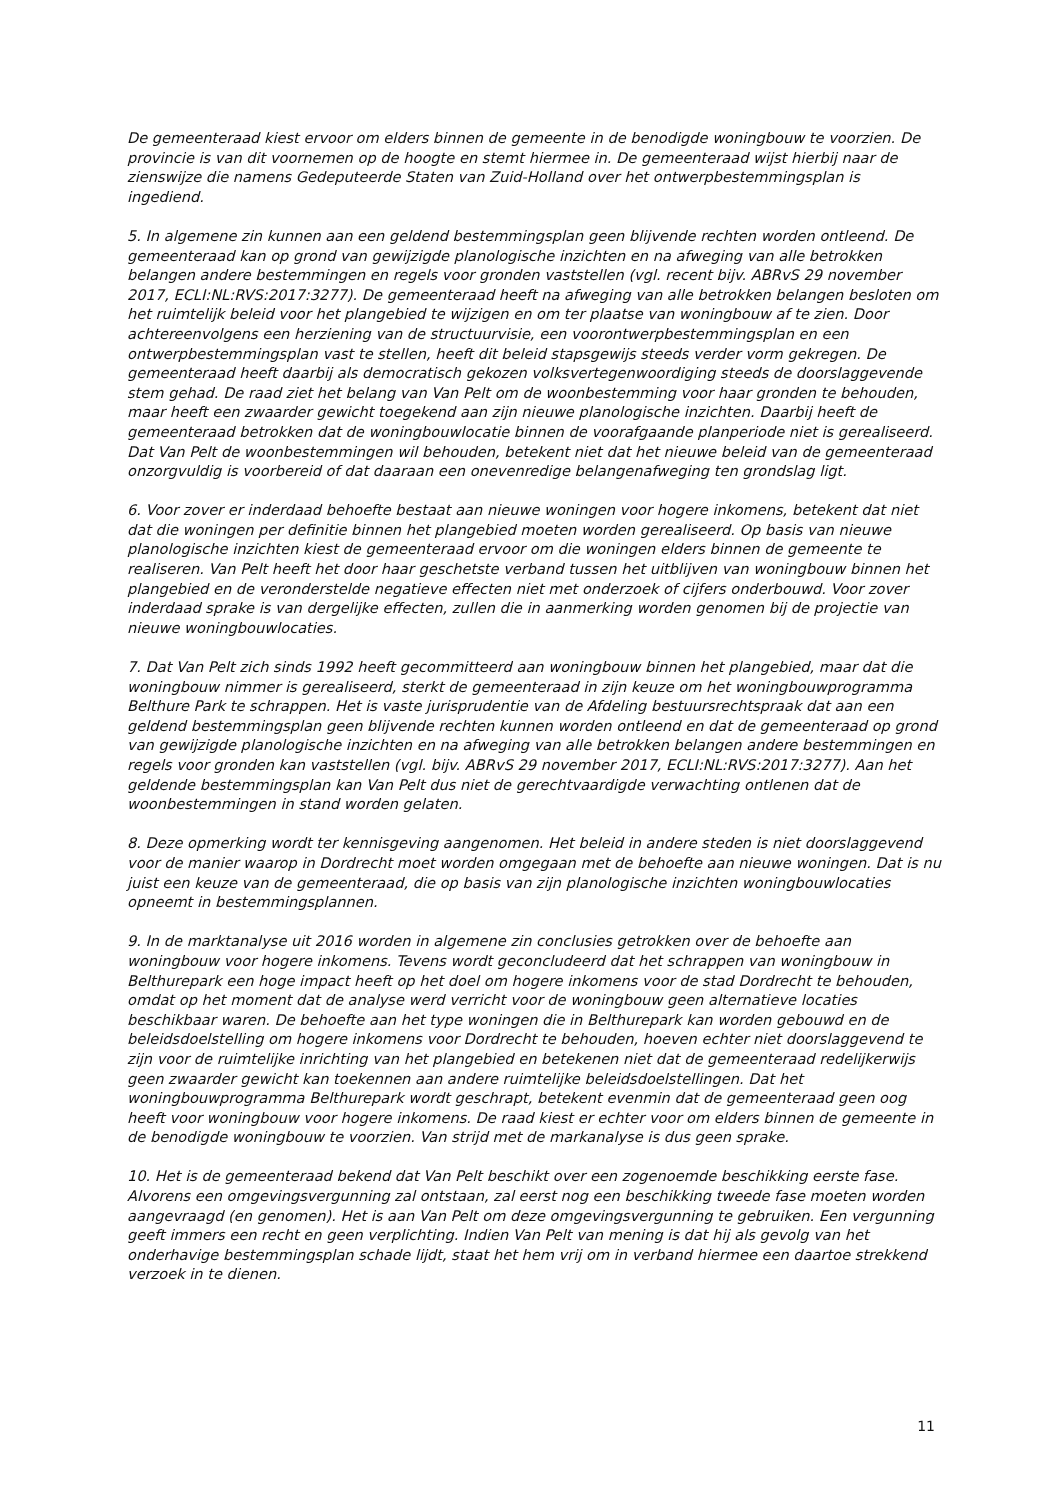De gemeenteraad kiest ervoor om elders binnen de gemeente in de benodigde woningbouw te voorzien. De provincie is van dit voornemen op de hoogte en stemt hiermee in. De gemeenteraad wijst hierbij naar de zienswijze die namens Gedeputeerde Staten van Zuid-Holland over het ontwerpbestemmingsplan is ingediend.
5. In algemene zin kunnen aan een geldend bestemmingsplan geen blijvende rechten worden ontleend. De gemeenteraad kan op grond van gewijzigde planologische inzichten en na afweging van alle betrokken belangen andere bestemmingen en regels voor gronden vaststellen (vgl. recent bijv. ABRvS 29 november 2017, ECLI:NL:RVS:2017:3277). De gemeenteraad heeft na afweging van alle betrokken belangen besloten om het ruimtelijk beleid voor het plangebied te wijzigen en om ter plaatse van woningbouw af te zien. Door achtereenvolgens een herziening van de structuurvisie, een voorontwerpbestemmingsplan en een ontwerpbestemmingsplan vast te stellen, heeft dit beleid stapsgewijs steeds verder vorm gekregen. De gemeenteraad heeft daarbij als democratisch gekozen volksvertegenwoordiging steeds de doorslaggevende stem gehad. De raad ziet het belang van Van Pelt om de woonbestemming voor haar gronden te behouden, maar heeft een zwaarder gewicht toegekend aan zijn nieuwe planologische inzichten. Daarbij heeft de gemeenteraad betrokken dat de woningbouwlocatie binnen de voorafgaande planperiode niet is gerealiseerd. Dat Van Pelt de woonbestemmingen wil behouden, betekent niet dat het nieuwe beleid van de gemeenteraad onzorgvuldig is voorbereid of dat daaraan een onevenredige belangenafweging ten grondslag ligt.
6. Voor zover er inderdaad behoefte bestaat aan nieuwe woningen voor hogere inkomens, betekent dat niet dat die woningen per definitie binnen het plangebied moeten worden gerealiseerd. Op basis van nieuwe planologische inzichten kiest de gemeenteraad ervoor om die woningen elders binnen de gemeente te realiseren. Van Pelt heeft het door haar geschetste verband tussen het uitblijven van woningbouw binnen het plangebied en de veronderstelde negatieve effecten niet met onderzoek of cijfers onderbouwd. Voor zover inderdaad sprake is van dergelijke effecten, zullen die in aanmerking worden genomen bij de projectie van nieuwe woningbouwlocaties.
7. Dat Van Pelt zich sinds 1992 heeft gecommitteerd aan woningbouw binnen het plangebied, maar dat die woningbouw nimmer is gerealiseerd, sterkt de gemeenteraad in zijn keuze om het woningbouwprogramma Belthure Park te schrappen. Het is vaste jurisprudentie van de Afdeling bestuursrechtspraak dat aan een geldend bestemmingsplan geen blijvende rechten kunnen worden ontleend en dat de gemeenteraad op grond van gewijzigde planologische inzichten en na afweging van alle betrokken belangen andere bestemmingen en regels voor gronden kan vaststellen (vgl. bijv. ABRvS 29 november 2017, ECLI:NL:RVS:2017:3277). Aan het geldende bestemmingsplan kan Van Pelt dus niet de gerechtvaardigde verwachting ontlenen dat de woonbestemmingen in stand worden gelaten.
8. Deze opmerking wordt ter kennisgeving aangenomen. Het beleid in andere steden is niet doorslaggevend voor de manier waarop in Dordrecht moet worden omgegaan met de behoefte aan nieuwe woningen. Dat is nu juist een keuze van de gemeenteraad, die op basis van zijn planologische inzichten woningbouwlocaties opneemt in bestemmingsplannen.
9. In de marktanalyse uit 2016 worden in algemene zin conclusies getrokken over de behoefte aan woningbouw voor hogere inkomens. Tevens wordt geconcludeerd dat het schrappen van woningbouw in Belthurepark een hoge impact heeft op het doel om hogere inkomens voor de stad Dordrecht te behouden, omdat op het moment dat de analyse werd verricht voor de woningbouw geen alternatieve locaties beschikbaar waren. De behoefte aan het type woningen die in Belthurepark kan worden gebouwd en de beleidsdoelstelling om hogere inkomens voor Dordrecht te behouden, hoeven echter niet doorslaggevend te zijn voor de ruimtelijke inrichting van het plangebied en betekenen niet dat de gemeenteraad redelijkerwijs geen zwaarder gewicht kan toekennen aan andere ruimtelijke beleidsdoelstellingen. Dat het woningbouwprogramma Belthurepark wordt geschrapt, betekent evenmin dat de gemeenteraad geen oog heeft voor woningbouw voor hogere inkomens. De raad kiest er echter voor om elders binnen de gemeente in de benodigde woningbouw te voorzien. Van strijd met de markanalyse is dus geen sprake.
10. Het is de gemeenteraad bekend dat Van Pelt beschikt over een zogenoemde beschikking eerste fase. Alvorens een omgevingsvergunning zal ontstaan, zal eerst nog een beschikking tweede fase moeten worden aangevraagd (en genomen). Het is aan Van Pelt om deze omgevingsvergunning te gebruiken. Een vergunning geeft immers een recht en geen verplichting. Indien Van Pelt van mening is dat hij als gevolg van het onderhavige bestemmingsplan schade lijdt, staat het hem vrij om in verband hiermee een daartoe strekkend verzoek in te dienen.
11